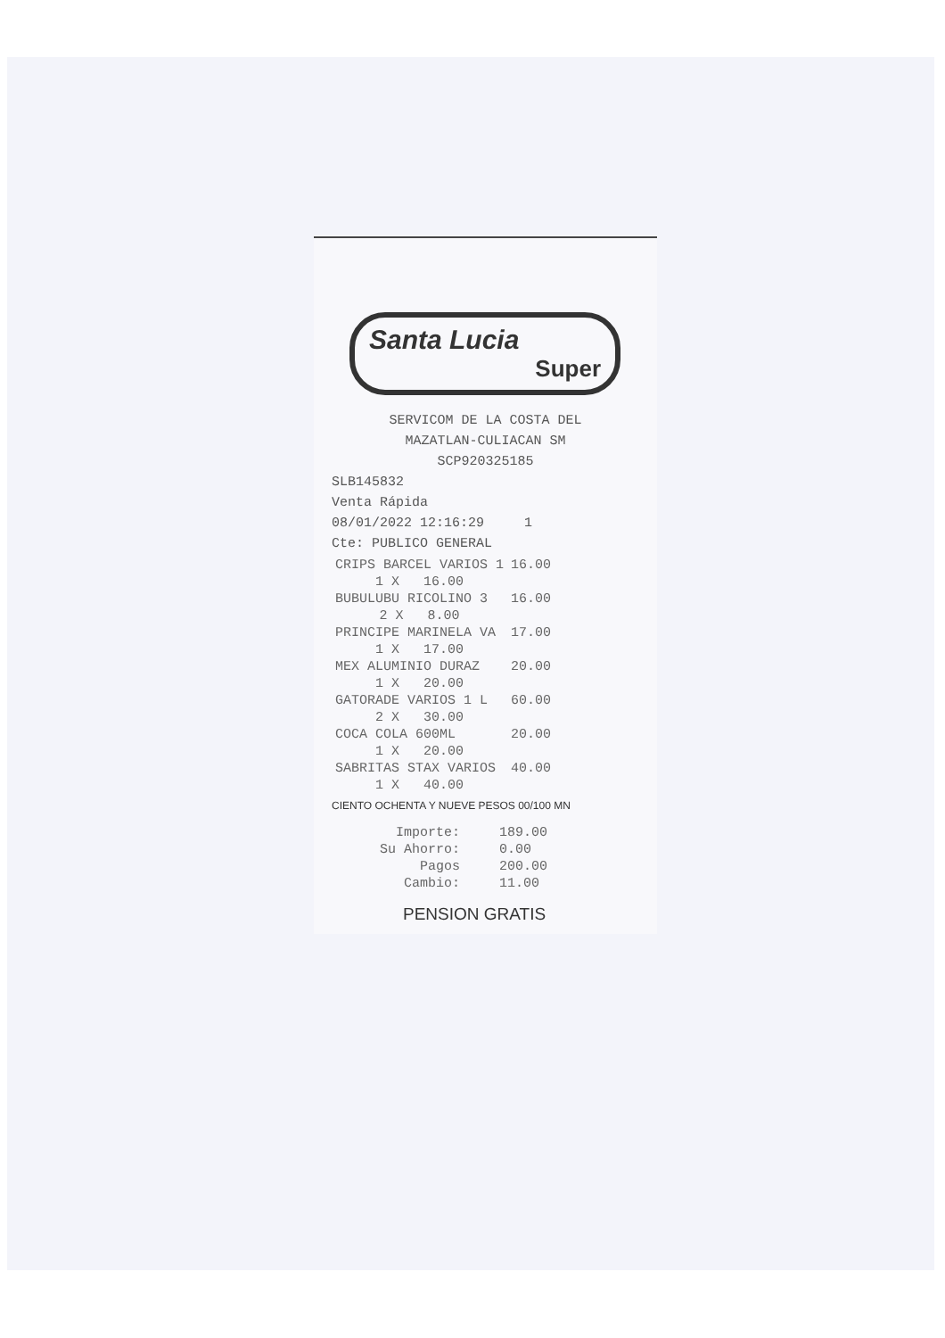Santa Lucia
Super
SERVICOM DE LA COSTA DEL
MAZATLAN-CULIACAN SM
SCP920325185
SLB145832
Venta Rápida
08/01/2022 12:16:29 1
Cte: PUBLICO GENERAL
| CRIPS BARCEL VARIOS 1 | 16.00 |
| 1 X 16.00 | |
| BUBULUBU RICOLINO 3 | 16.00 |
| 2 X 8.00 | |
| PRINCIPE MARINELA VA | 17.00 |
| 1 X 17.00 | |
| MEX ALUMINIO DURAZ | 20.00 |
| 1 X 20.00 | |
| GATORADE VARIOS 1 L | 60.00 |
| 2 X 30.00 | |
| COCA COLA 600ML | 20.00 |
| 1 X 20.00 | |
| SABRITAS STAX VARIOS | 40.00 |
| 1 X 40.00 | |
CIENTO OCHENTA Y NUEVE PESOS 00/100 MN
| Importe: | 189.00 |
| Su Ahorro: | 0.00 |
| Pagos | 200.00 |
| Cambio: | 11.00 |
PENSION GRATIS